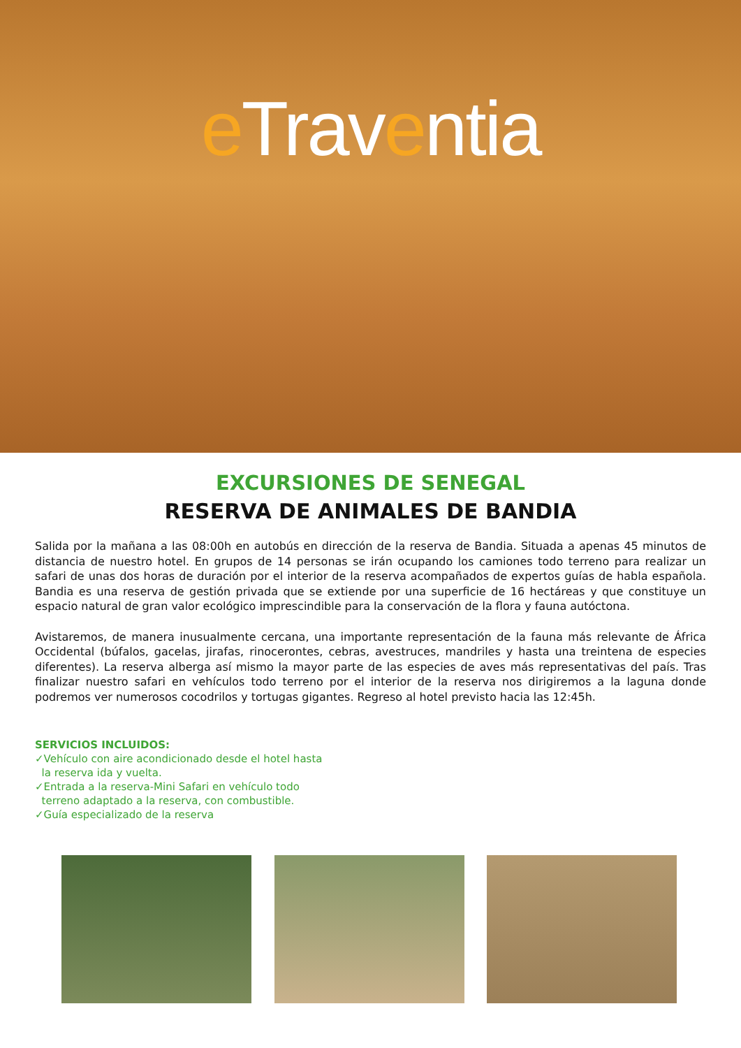e Traventia
EXCURSIONES DE SENEGAL
RESERVA DE ANIMALES DE BANDIA
Salida por la mañana a las 08:00h en autobús en dirección de la reserva de Bandia. Situada a apenas 45 minutos de distancia de nuestro hotel. En grupos de 14 personas se irán ocupando los camiones todo terreno para realizar un safari de unas dos horas de duración por el interior de la reserva acompañados de expertos guías de habla española. Bandia es una reserva de gestión privada que se extiende por una superficie de 16 hectáreas y que constituye un espacio natural de gran valor ecológico imprescindible para la conservación de la flora y fauna autóctona.
Avistaremos, de manera inusualmente cercana, una importante representación de la fauna más relevante de África Occidental (búfalos, gacelas, jirafas, rinocerontes, cebras, avestruces, mandriles y hasta una treintena de especies diferentes). La reserva alberga así mismo la mayor parte de las especies de aves más representativas del país. Tras finalizar nuestro safari en vehículos todo terreno por el interior de la reserva nos dirigiremos a la laguna donde podremos ver numerosos cocodrilos y tortugas gigantes. Regreso al hotel previsto hacia las 12:45h.
SERVICIOS INCLUIDOS:
✓Vehículo con aire acondicionado desde el hotel hasta
la reserva ida y vuelta.
✓Entrada a la reserva-Mini Safari en vehículo todo
terreno adaptado a la reserva, con combustible.
✓Guía especializado de la reserva